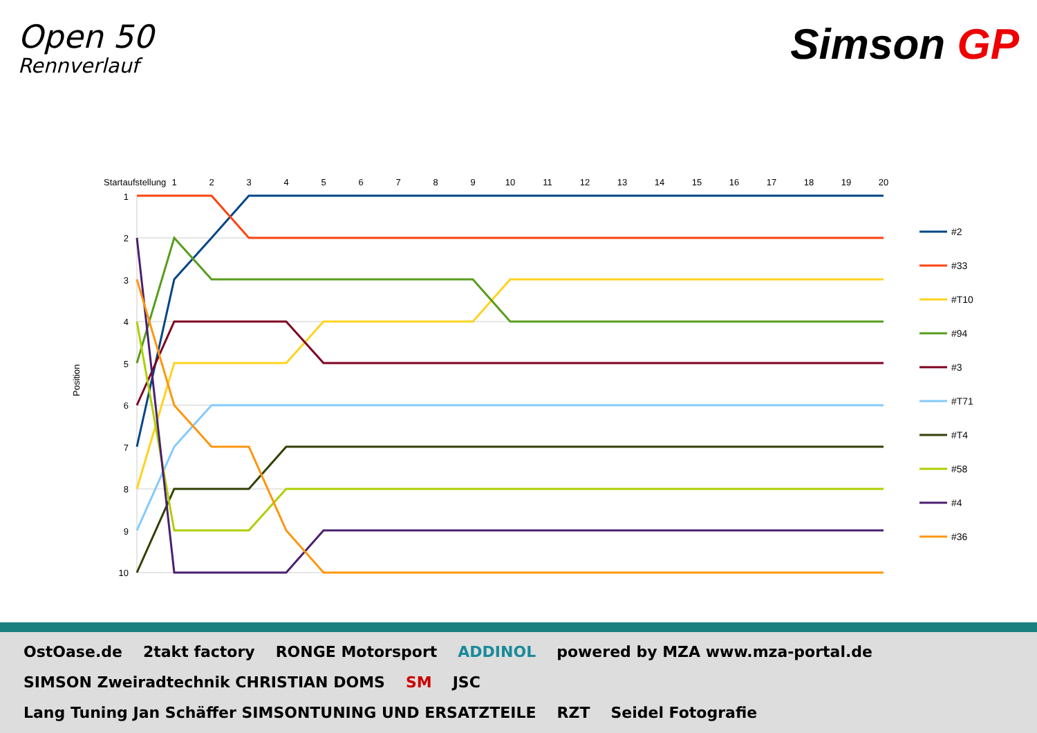Open 50
Rennverlauf
Simson GP
Startaufstellung
1
2
3
4
5
6
7
8
9
10
11
12
13
14
15
16
17
18
19
20
1
2
3
4
5
6
7
8
9
10
Position
#2
#33
#T10
#94
#3
#T71
#T4
#58
#4
#36
OstOase.de
2takt factory
RONGE Motorsport
ADDINOL
powered by MZA www.mza-portal.de
SIMSON Zweiradtechnik CHRISTIAN DOMS
SM
JSC
Lang Tuning Jan Schäffer SIMSONTUNING UND ERSATZTEILE
RZT
Seidel Fotografie